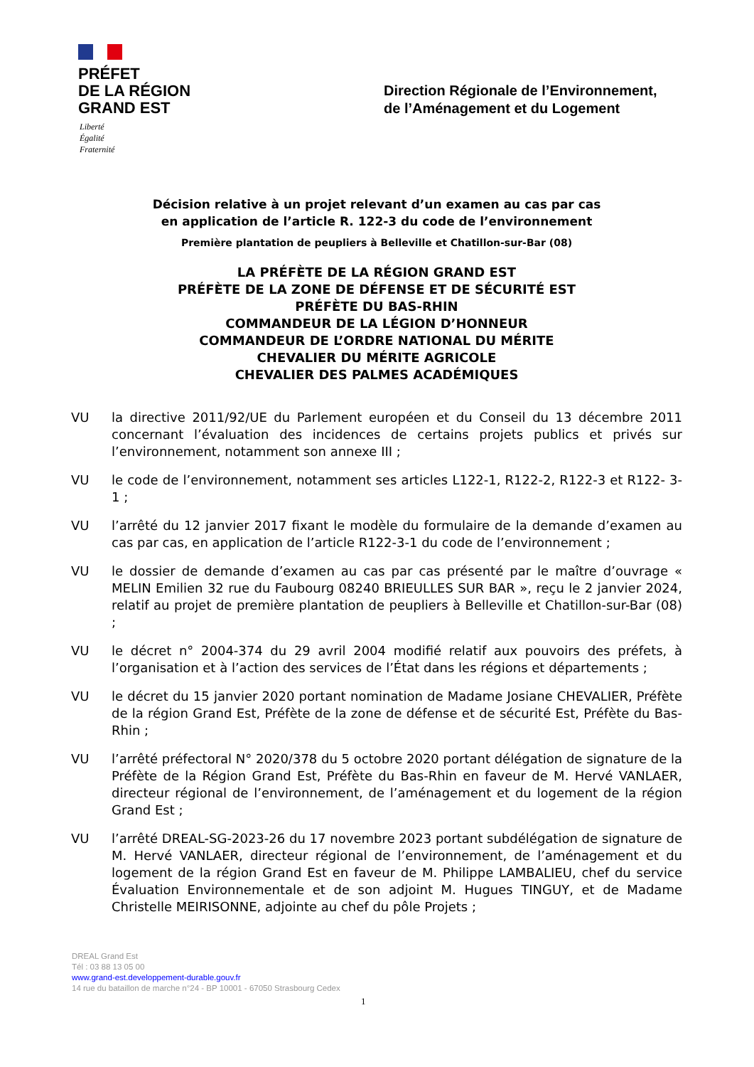PRÉFET
DE LA RÉGION
GRAND EST
Liberté
Égalité
Fraternité
Direction Régionale de l’Environnement,
de l’Aménagement et du Logement
Décision relative à un projet relevant d’un examen au cas par cas
en application de l’article R. 122-3 du code de l’environnement
Première plantation de peupliers à Belleville et Chatillon-sur-Bar (08)
LA PRÉFÈTE DE LA RÉGION GRAND EST
PRÉFÈTE DE LA ZONE DE DÉFENSE ET DE SÉCURITÉ EST
PRÉFÈTE DU BAS-RHIN
COMMANDEUR DE LA LÉGION D’HONNEUR
COMMANDEUR DE L’ORDRE NATIONAL DU MÉRITE
CHEVALIER DU MÉRITE AGRICOLE
CHEVALIER DES PALMES ACADÉMIQUES
VU la directive 2011/92/UE du Parlement européen et du Conseil du 13 décembre 2011 concernant l’évaluation des incidences de certains projets publics et privés sur l’environnement, notamment son annexe III ;
VU le code de l’environnement, notamment ses articles L122-1, R122-2, R122-3 et R122- 3-1 ;
VU l’arrêté du 12 janvier 2017 fixant le modèle du formulaire de la demande d’examen au cas par cas, en application de l’article R122-3-1 du code de l’environnement ;
VU le dossier de demande d’examen au cas par cas présenté par le maître d’ouvrage « MELIN Emilien 32 rue du Faubourg 08240 BRIEULLES SUR BAR », reçu le 2 janvier 2024, relatif au projet de première plantation de peupliers à Belleville et Chatillon-sur-Bar (08) ;
VU le décret n° 2004-374 du 29 avril 2004 modifié relatif aux pouvoirs des préfets, à l’organisation et à l’action des services de l’État dans les régions et départements ;
VU le décret du 15 janvier 2020 portant nomination de Madame Josiane CHEVALIER, Préfète de la région Grand Est, Préfète de la zone de défense et de sécurité Est, Préfète du Bas-Rhin ;
VU l’arrêté préfectoral N° 2020/378 du 5 octobre 2020 portant délégation de signature de la Préfète de la Région Grand Est, Préfète du Bas-Rhin en faveur de M. Hervé VANLAER, directeur régional de l’environnement, de l’aménagement et du logement de la région Grand Est ;
VU l’arrêté DREAL-SG-2023-26 du 17 novembre 2023 portant subdélégation de signature de M. Hervé VANLAER, directeur régional de l’environnement, de l’aménagement et du logement de la région Grand Est en faveur de M. Philippe LAMBALIEU, chef du service Évaluation Environnementale et de son adjoint M. Hugues TINGUY, et de Madame Christelle MEIRISONNE, adjointe au chef du pôle Projets ;
DREAL Grand Est
Tél : 03 88 13 05 00
www.grand-est.developpement-durable.gouv.fr
14 rue du bataillon de marche n°24 - BP 10001 - 67050 Strasbourg Cedex
1